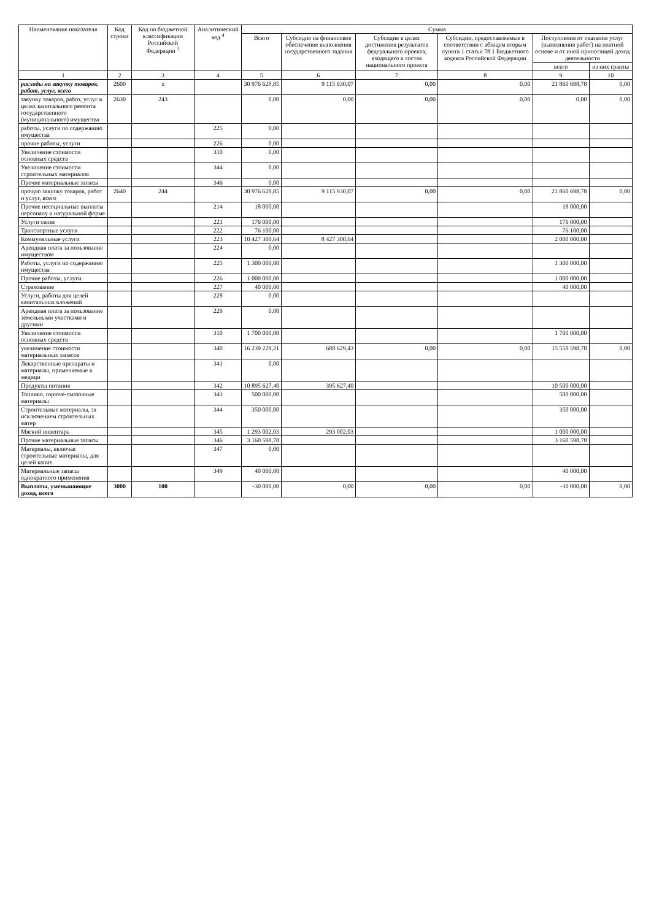| Наименование показателя | Код строки | Код по бюджетной классификации Российской Федерации <sup>3</sup> | Аналитический код <sup>4</sup> | Сумма | | | | | |
| --- | --- | --- | --- | --- | --- | --- | --- | --- | --- |
| | | | | Всего | Субсидия на финансовое обеспечение выполнения государственного задания | Субсидия в целях достижения результатов федерального проекта, входящего в состав национального проекта | Субсидии, предоставляемые в соответствии с абзацем вторым пункта 1 статьи 78.1 Бюджетного кодекса Российской Федерации | Поступления от оказания услуг (выполнения работ) на платной основе и от иной приносящей доход деятельности | |
| | | | | | | | | всего | из них гранты |
| 1 | 2 | 3 | 4 | 5 | 6 | 7 | 8 | 9 | 10 |
| расходы на закупку товаров, работ, услуг, всего | 2600 | х | | 30 976 628,85 | 9 115 930,07 | 0,00 | 0,00 | 21 860 698,78 | 0,00 |
| закупку товаров, работ, услуг в целях капитального ремонта государственного (муниципального) имущества | 2630 | 243 | | 0,00 | 0,00 | 0,00 | 0,00 | 0,00 | 0,00 |
| работы, услуги по содержанию имущества | | | 225 | 0,00 | | | | | |
| прочие работы, услуги | | | 226 | 0,00 | | | | | |
| Увеличение стоимости основных средств | | | 310 | 0,00 | | | | | |
| Увеличение стоимости строительных материалов | | | 344 | 0,00 | | | | | |
| Прочие материальные запасы | | | 346 | 0,00 | | | | | |
| прочую закупку товаров, работ и услуг, всего | 2640 | 244 | | 30 976 628,85 | 9 115 930,07 | 0,00 | 0,00 | 21 860 698,78 | 0,00 |
| Прочие несоциальные выплаты персоналу в натуральной форме | | | 214 | 18 000,00 | | | | 18 000,00 | |
| Услуги связи | | | 221 | 176 000,00 | | | | 176 000,00 | |
| Транспортные услуги | | | 222 | 76 100,00 | | | | 76 100,00 | |
| Коммунальные услуги | | | 223 | 10 427 300,64 | 8 427 300,64 | | | 2 000 000,00 | |
| Арендная плата за пользование имуществом | | | 224 | 0,00 | | | | | |
| Работы, услуги по содержанию имущества | | | 225 | 1 300 000,00 | | | | 1 300 000,00 | |
| Прочие работы, услуги | | | 226 | 1 000 000,00 | | | | 1 000 000,00 | |
| Страхование | | | 227 | 40 000,00 | | | | 40 000,00 | |
| Услуги, работы для целей капитальных вложений | | | 228 | 0,00 | | | | | |
| Арендная плата за пользование земельными участками и другими | | | 229 | 0,00 | | | | | |
| Увеличение стоимости основных средств | | | 310 | 1 700 000,00 | | | | 1 700 000,00 | |
| увеличение стоимости материальных запасов | | | 340 | 16 239 228,21 | 688 629,43 | 0,00 | 0,00 | 15 550 598,78 | 0,00 |
| Лекарственные препараты и материалы, применяемые в медици | | | 341 | 0,00 | | | | | |
| Продукты питания | | | 342 | 10 895 627,40 | 395 627,40 | | | 10 500 000,00 | |
| Топливо, горюче-смазочные материалы | | | 343 | 500 000,00 | | | | 500 000,00 | |
| Строительные материалы, за исключением строительных матер | | | 344 | 350 000,00 | | | | 350 000,00 | |
| Мягкий инвентарь | | | 345 | 1 293 002,03 | 293 002,03 | | | 1 000 000,00 | |
| Прочие материальные запасы | | | 346 | 3 160 598,78 | | | | 3 160 598,78 | |
| Материалы, включая строительные материалы, для целей капит | | | 347 | 0,00 | | | | | |
| Материальные запасы однократного применения | | | 349 | 40 000,00 | | | | 40 000,00 | |
| Выплаты, уменьшающие доход, всего | 3000 | 100 | | -30 000,00 | 0,00 | 0,00 | 0,00 | -30 000,00 | 0,00 |